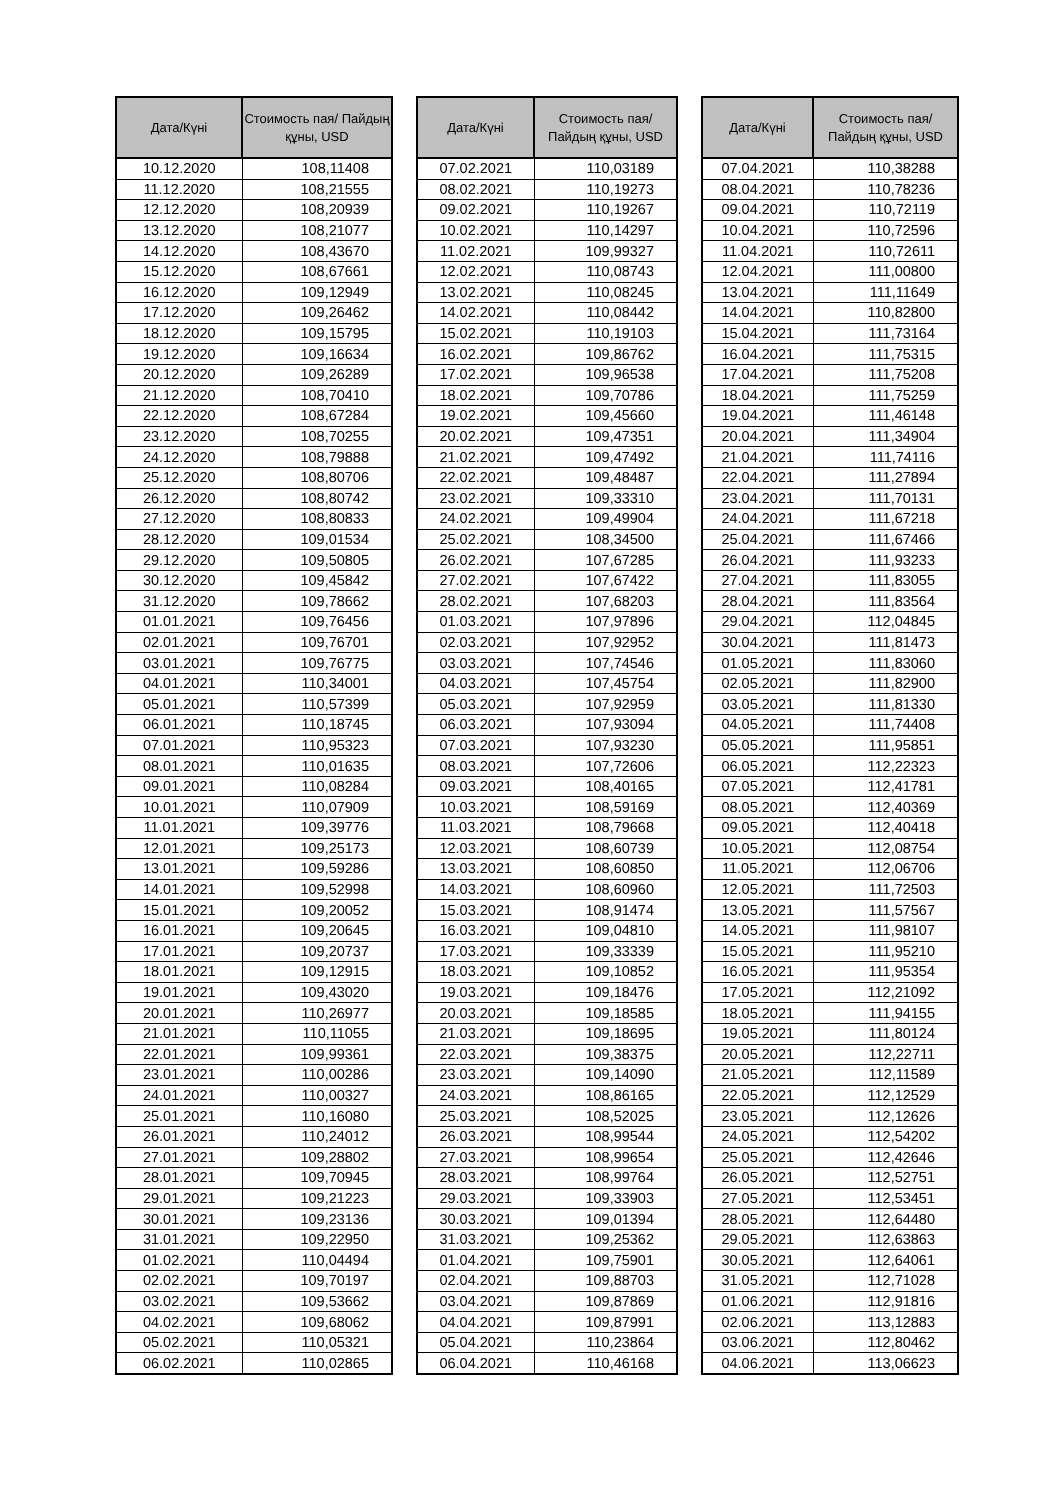| Дата/Күні | Стоимость пая/ Пайдың құны, USD |
| --- | --- |
| 10.12.2020 | 108,11408 |
| 11.12.2020 | 108,21555 |
| 12.12.2020 | 108,20939 |
| 13.12.2020 | 108,21077 |
| 14.12.2020 | 108,43670 |
| 15.12.2020 | 108,67661 |
| 16.12.2020 | 109,12949 |
| 17.12.2020 | 109,26462 |
| 18.12.2020 | 109,15795 |
| 19.12.2020 | 109,16634 |
| 20.12.2020 | 109,26289 |
| 21.12.2020 | 108,70410 |
| 22.12.2020 | 108,67284 |
| 23.12.2020 | 108,70255 |
| 24.12.2020 | 108,79888 |
| 25.12.2020 | 108,80706 |
| 26.12.2020 | 108,80742 |
| 27.12.2020 | 108,80833 |
| 28.12.2020 | 109,01534 |
| 29.12.2020 | 109,50805 |
| 30.12.2020 | 109,45842 |
| 31.12.2020 | 109,78662 |
| 01.01.2021 | 109,76456 |
| 02.01.2021 | 109,76701 |
| 03.01.2021 | 109,76775 |
| 04.01.2021 | 110,34001 |
| 05.01.2021 | 110,57399 |
| 06.01.2021 | 110,18745 |
| 07.01.2021 | 110,95323 |
| 08.01.2021 | 110,01635 |
| 09.01.2021 | 110,08284 |
| 10.01.2021 | 110,07909 |
| 11.01.2021 | 109,39776 |
| 12.01.2021 | 109,25173 |
| 13.01.2021 | 109,59286 |
| 14.01.2021 | 109,52998 |
| 15.01.2021 | 109,20052 |
| 16.01.2021 | 109,20645 |
| 17.01.2021 | 109,20737 |
| 18.01.2021 | 109,12915 |
| 19.01.2021 | 109,43020 |
| 20.01.2021 | 110,26977 |
| 21.01.2021 | 110,11055 |
| 22.01.2021 | 109,99361 |
| 23.01.2021 | 110,00286 |
| 24.01.2021 | 110,00327 |
| 25.01.2021 | 110,16080 |
| 26.01.2021 | 110,24012 |
| 27.01.2021 | 109,28802 |
| 28.01.2021 | 109,70945 |
| 29.01.2021 | 109,21223 |
| 30.01.2021 | 109,23136 |
| 31.01.2021 | 109,22950 |
| 01.02.2021 | 110,04494 |
| 02.02.2021 | 109,70197 |
| 03.02.2021 | 109,53662 |
| 04.02.2021 | 109,68062 |
| 05.02.2021 | 110,05321 |
| 06.02.2021 | 110,02865 |
| Дата/Күні | Стоимость пая/ Пайдың құны, USD |
| --- | --- |
| 07.02.2021 | 110,03189 |
| 08.02.2021 | 110,19273 |
| 09.02.2021 | 110,19267 |
| 10.02.2021 | 110,14297 |
| 11.02.2021 | 109,99327 |
| 12.02.2021 | 110,08743 |
| 13.02.2021 | 110,08245 |
| 14.02.2021 | 110,08442 |
| 15.02.2021 | 110,19103 |
| 16.02.2021 | 109,86762 |
| 17.02.2021 | 109,96538 |
| 18.02.2021 | 109,70786 |
| 19.02.2021 | 109,45660 |
| 20.02.2021 | 109,47351 |
| 21.02.2021 | 109,47492 |
| 22.02.2021 | 109,48487 |
| 23.02.2021 | 109,33310 |
| 24.02.2021 | 109,49904 |
| 25.02.2021 | 108,34500 |
| 26.02.2021 | 107,67285 |
| 27.02.2021 | 107,67422 |
| 28.02.2021 | 107,68203 |
| 01.03.2021 | 107,97896 |
| 02.03.2021 | 107,92952 |
| 03.03.2021 | 107,74546 |
| 04.03.2021 | 107,45754 |
| 05.03.2021 | 107,92959 |
| 06.03.2021 | 107,93094 |
| 07.03.2021 | 107,93230 |
| 08.03.2021 | 107,72606 |
| 09.03.2021 | 108,40165 |
| 10.03.2021 | 108,59169 |
| 11.03.2021 | 108,79668 |
| 12.03.2021 | 108,60739 |
| 13.03.2021 | 108,60850 |
| 14.03.2021 | 108,60960 |
| 15.03.2021 | 108,91474 |
| 16.03.2021 | 109,04810 |
| 17.03.2021 | 109,33339 |
| 18.03.2021 | 109,10852 |
| 19.03.2021 | 109,18476 |
| 20.03.2021 | 109,18585 |
| 21.03.2021 | 109,18695 |
| 22.03.2021 | 109,38375 |
| 23.03.2021 | 109,14090 |
| 24.03.2021 | 108,86165 |
| 25.03.2021 | 108,52025 |
| 26.03.2021 | 108,99544 |
| 27.03.2021 | 108,99654 |
| 28.03.2021 | 108,99764 |
| 29.03.2021 | 109,33903 |
| 30.03.2021 | 109,01394 |
| 31.03.2021 | 109,25362 |
| 01.04.2021 | 109,75901 |
| 02.04.2021 | 109,88703 |
| 03.04.2021 | 109,87869 |
| 04.04.2021 | 109,87991 |
| 05.04.2021 | 110,23864 |
| 06.04.2021 | 110,46168 |
| Дата/Күні | Стоимость пая/ Пайдың құны, USD |
| --- | --- |
| 07.04.2021 | 110,38288 |
| 08.04.2021 | 110,78236 |
| 09.04.2021 | 110,72119 |
| 10.04.2021 | 110,72596 |
| 11.04.2021 | 110,72611 |
| 12.04.2021 | 111,00800 |
| 13.04.2021 | 111,11649 |
| 14.04.2021 | 110,82800 |
| 15.04.2021 | 111,73164 |
| 16.04.2021 | 111,75315 |
| 17.04.2021 | 111,75208 |
| 18.04.2021 | 111,75259 |
| 19.04.2021 | 111,46148 |
| 20.04.2021 | 111,34904 |
| 21.04.2021 | 111,74116 |
| 22.04.2021 | 111,27894 |
| 23.04.2021 | 111,70131 |
| 24.04.2021 | 111,67218 |
| 25.04.2021 | 111,67466 |
| 26.04.2021 | 111,93233 |
| 27.04.2021 | 111,83055 |
| 28.04.2021 | 111,83564 |
| 29.04.2021 | 112,04845 |
| 30.04.2021 | 111,81473 |
| 01.05.2021 | 111,83060 |
| 02.05.2021 | 111,82900 |
| 03.05.2021 | 111,81330 |
| 04.05.2021 | 111,74408 |
| 05.05.2021 | 111,95851 |
| 06.05.2021 | 112,22323 |
| 07.05.2021 | 112,41781 |
| 08.05.2021 | 112,40369 |
| 09.05.2021 | 112,40418 |
| 10.05.2021 | 112,08754 |
| 11.05.2021 | 112,06706 |
| 12.05.2021 | 111,72503 |
| 13.05.2021 | 111,57567 |
| 14.05.2021 | 111,98107 |
| 15.05.2021 | 111,95210 |
| 16.05.2021 | 111,95354 |
| 17.05.2021 | 112,21092 |
| 18.05.2021 | 111,94155 |
| 19.05.2021 | 111,80124 |
| 20.05.2021 | 112,22711 |
| 21.05.2021 | 112,11589 |
| 22.05.2021 | 112,12529 |
| 23.05.2021 | 112,12626 |
| 24.05.2021 | 112,54202 |
| 25.05.2021 | 112,42646 |
| 26.05.2021 | 112,52751 |
| 27.05.2021 | 112,53451 |
| 28.05.2021 | 112,64480 |
| 29.05.2021 | 112,63863 |
| 30.05.2021 | 112,64061 |
| 31.05.2021 | 112,71028 |
| 01.06.2021 | 112,91816 |
| 02.06.2021 | 113,12883 |
| 03.06.2021 | 112,80462 |
| 04.06.2021 | 113,06623 |